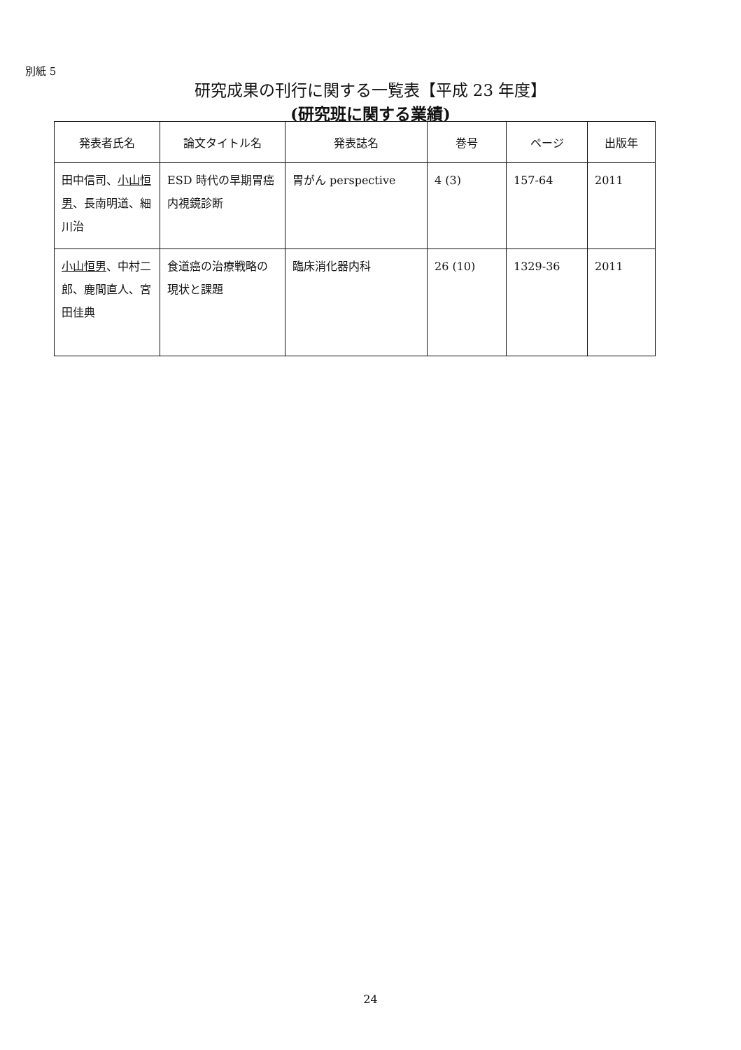別紙 5
研究成果の刊行に関する一覧表【平成 23 年度】
(研究班に関する業績)
| 発表者氏名 | 論文タイトル名 | 発表誌名 | 巻号 | ページ | 出版年 |
| --- | --- | --- | --- | --- | --- |
| 田中信司、 小山恒男 、長南明道、細川治 | ESD 時代の早期胃癌内視鏡診断 | 胃がん perspective | 4 (3) | 157-64 | 2011 |
| 小山恒男 、中村二郎、鹿間直人、宮田佳典 | 食道癌の治療戦略の現状と課題 | 臨床消化器内科 | 26 (10) | 1329-36 | 2011 |
24